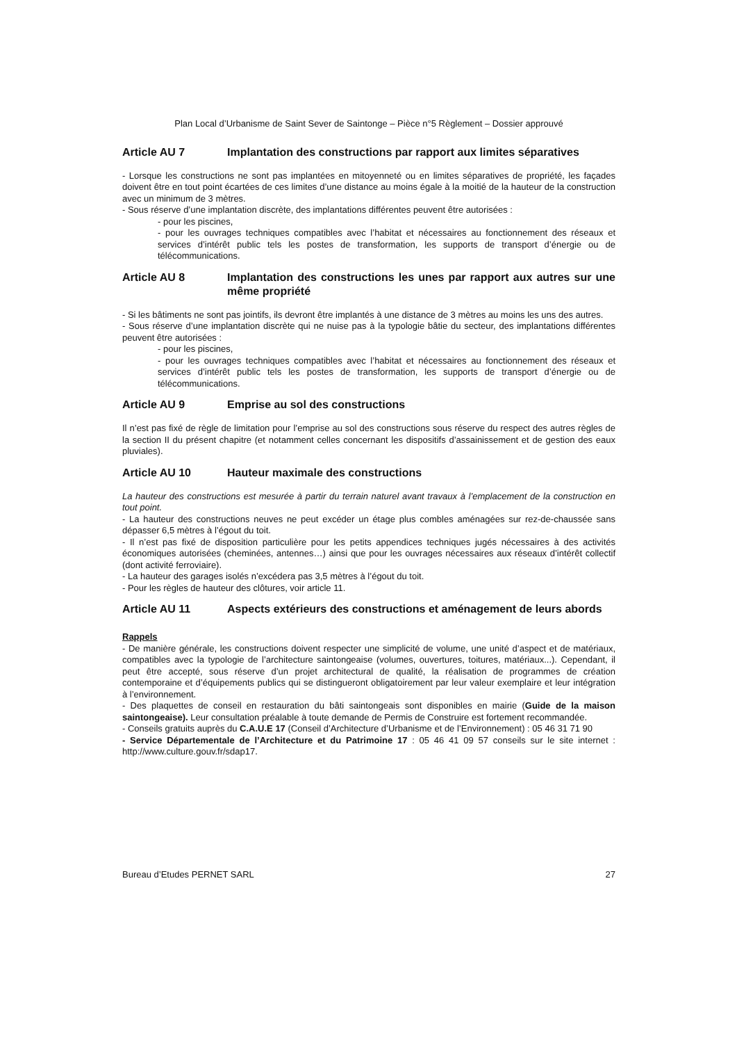Plan Local d’Urbanisme de Saint Sever de Saintonge – Pièce n°5 Règlement – Dossier approuvé
Article AU 7 Implantation des constructions par rapport aux limites séparatives
- Lorsque les constructions ne sont pas implantées en mitoyenneté ou en limites séparatives de propriété, les façades doivent être en tout point écartées de ces limites d’une distance au moins égale à la moitié de la hauteur de la construction avec un minimum de 3 mètres.
- Sous réserve d’une implantation discrète, des implantations différentes peuvent être autorisées :
- pour les piscines,
- pour les ouvrages techniques compatibles avec l’habitat et nécessaires au fonctionnement des réseaux et services d’intérêt public tels les postes de transformation, les supports de transport d’énergie ou de télécommunications.
Article AU 8 Implantation des constructions les unes par rapport aux autres sur une même propriété
- Si les bâtiments ne sont pas jointifs, ils devront être implantés à une distance de 3 mètres au moins les uns des autres.
- Sous réserve d’une implantation discrète qui ne nuise pas à la typologie bâtie du secteur, des implantations différentes peuvent être autorisées :
- pour les piscines,
- pour les ouvrages techniques compatibles avec l’habitat et nécessaires au fonctionnement des réseaux et services d’intérêt public tels les postes de transformation, les supports de transport d’énergie ou de télécommunications.
Article AU 9 Emprise au sol des constructions
Il n’est pas fixé de règle de limitation pour l’emprise au sol des constructions sous réserve du respect des autres règles de la section II du présent chapitre (et notamment celles concernant les dispositifs d’assainissement et de gestion des eaux pluviales).
Article AU 10 Hauteur maximale des constructions
La hauteur des constructions est mesurée à partir du terrain naturel avant travaux à l’emplacement de la construction en tout point.
- La hauteur des constructions neuves ne peut excéder un étage plus combles aménagées sur rez-de-chaussée sans dépasser 6,5 mètres à l’égout du toit.
- Il n’est pas fixé de disposition particulière pour les petits appendices techniques jugés nécessaires à des activités économiques autorisées (cheminées, antennes…) ainsi que pour les ouvrages nécessaires aux réseaux d’intérêt collectif (dont activité ferroviaire).
- La hauteur des garages isolés n’excédera pas 3,5 mètres à l’égout du toit.
- Pour les règles de hauteur des clôtures, voir article 11.
Article AU 11 Aspects extérieurs des constructions et aménagement de leurs abords
Rappels
- De manière générale, les constructions doivent respecter une simplicité de volume, une unité d’aspect et de matériaux, compatibles avec la typologie de l’architecture saintongeaise (volumes, ouvertures, toitures, matériaux...). Cependant, il peut être accepté, sous réserve d’un projet architectural de qualité, la réalisation de programmes de création contemporaine et d’équipements publics qui se distingueront obligatoirement par leur valeur exemplaire et leur intégration à l’environnement.
- Des plaquettes de conseil en restauration du bâti saintongeais sont disponibles en mairie (Guide de la maison saintongeaise). Leur consultation préalable à toute demande de Permis de Construire est fortement recommandée.
- Conseils gratuits auprès du C.A.U.E 17 (Conseil d’Architecture d’Urbanisme et de l’Environnement) : 05 46 31 71 90
- Service Départementale de l’Architecture et du Patrimoine 17 : 05 46 41 09 57 conseils sur le site internet : http://www.culture.gouv.fr/sdap17.
Bureau d’Etudes PERNET SARL 27